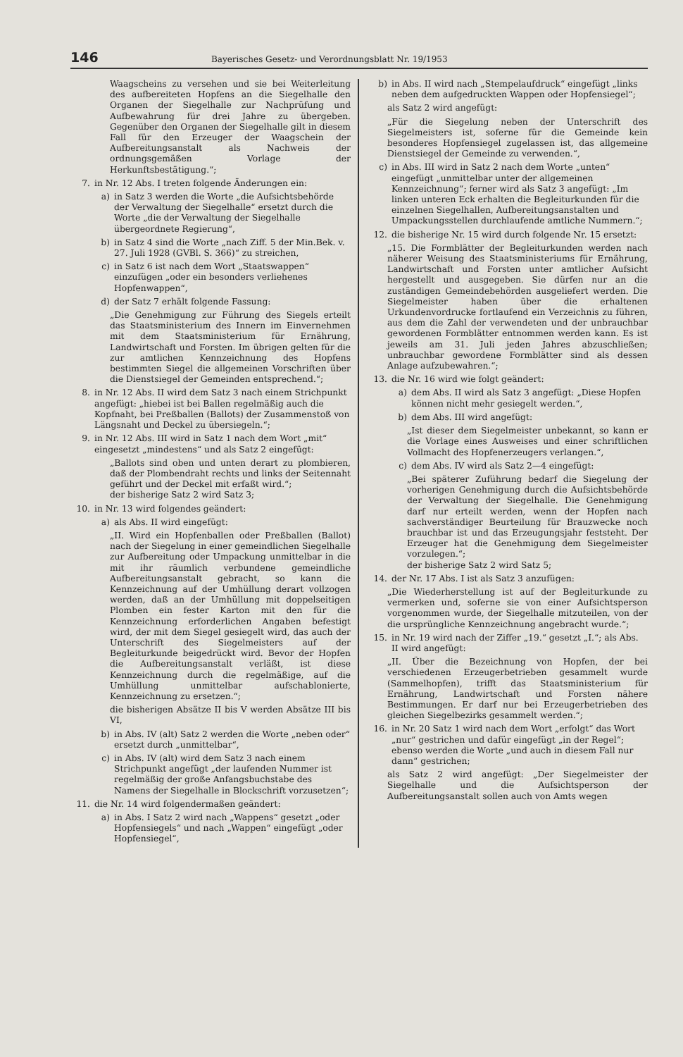146 Bayerisches Gesetz- und Verordnungsblatt Nr. 19/1953
Waagscheins zu versehen und sie bei Weiterleitung des aufbereiteten Hopfens an die Siegelhalle den Organen der Siegelhalle zur Nachprüfung und Aufbewahrung für drei Jahre zu übergeben. Gegenüber den Organen der Siegelhalle gilt in diesem Fall für den Erzeuger der Waagschein der Aufbereitungsanstalt als Nachweis der ordnungsgemäßen Vorlage der Herkunftsbestätigung.“;
7. in Nr. 12 Abs. I treten folgende Änderungen ein:
a) in Satz 3 werden die Worte „die Aufsichtsbehörde der Verwaltung der Siegelhalle“ ersetzt durch die Worte „die der Verwaltung der Siegelhalle übergeordnete Regierung“,
b) in Satz 4 sind die Worte „nach Ziff. 5 der Min.Bek. v. 27. Juli 1928 (GVBl. S. 366)“ zu streichen,
c) in Satz 6 ist nach dem Wort „Staatswappen“ einzufügen „oder ein besonders verliehenes Hopfenwappen“,
d) der Satz 7 erhält folgende Fassung:
„Die Genehmigung zur Führung des Siegels erteilt das Staatsministerium des Innern im Einvernehmen mit dem Staatsministerium für Ernährung, Landwirtschaft und Forsten. Im übrigen gelten für die zur amtlichen Kennzeichnung des Hopfens bestimmten Siegel die allgemeinen Vorschriften über die Dienstsiegel der Gemeinden entsprechend.“;
8. in Nr. 12 Abs. II wird dem Satz 3 nach einem Strichpunkt angefügt: „hiebei ist bei Ballen regelmäßig auch die Kopfnaht, bei Preßballen (Ballots) der Zusammenstoß von Längsnaht und Deckel zu übersiegeln.“;
9. in Nr. 12 Abs. III wird in Satz 1 nach dem Wort „mit“ eingesetzt „mindestens“ und als Satz 2 eingefügt:
„Ballots sind oben und unten derart zu plombieren, daß der Plombendraht rechts und links der Seitennaht geführt und der Deckel mit erfaßt wird.“;
der bisherige Satz 2 wird Satz 3;
10. in Nr. 13 wird folgendes geändert:
a) als Abs. II wird eingefügt:
„II. Wird ein Hopfenballen oder Preßballen (Ballot) nach der Siegelung in einer gemeindlichen Siegelhalle zur Aufbereitung oder Umpackung unmittelbar in die mit ihr räumlich verbundene gemeindliche Aufbereitungsanstalt gebracht, so kann die Kennzeichnung auf der Umhüllung derart vollzogen werden, daß an der Umhüllung mit doppelseitigen Plomben ein fester Karton mit den für die Kennzeichnung erforderlichen Angaben befestigt wird, der mit dem Siegel gesiegelt wird, das auch der Unterschrift des Siegelmeisters auf der Begleiturkunde beigedrückt wird. Bevor der Hopfen die Aufbereitungsanstalt verläßt, ist diese Kennzeichnung durch die regelmäßige, auf die Umhüllung unmittelbar aufschablonierte, Kennzeichnung zu ersetzen.“;
die bisherigen Absätze II bis V werden Absätze III bis VI,
b) in Abs. IV (alt) Satz 2 werden die Worte „neben oder“ ersetzt durch „unmittelbar“,
c) in Abs. IV (alt) wird dem Satz 3 nach einem Strichpunkt angefügt „der laufenden Nummer ist regelmäßig der große Anfangsbuchstabe des Namens der Siegelhalle in Blockschrift vorzusetzen“;
11. die Nr. 14 wird folgendermaßen geändert:
a) in Abs. I Satz 2 wird nach „Wappens“ gesetzt „oder Hopfensiegels“ und nach „Wappen“ eingefügt „oder Hopfensiegel“,
b) in Abs. II wird nach „Stempelaufdruck“ eingefügt „links neben dem aufgedruckten Wappen oder Hopfensiegel“;
als Satz 2 wird angefügt:
„Für die Siegelung neben der Unterschrift des Siegelmeisters ist, soferne für die Gemeinde kein besonderes Hopfensiegel zugelassen ist, das allgemeine Dienstsiegel der Gemeinde zu verwenden.“,
c) in Abs. III wird in Satz 2 nach dem Worte „unten“ eingefügt „unmittelbar unter der allgemeinen Kennzeichnung“; ferner wird als Satz 3 angefügt: „Im linken unteren Eck erhalten die Begleiturkunden für die einzelnen Siegelhallen, Aufbereitungsanstalten und Umpackungsstellen durchlaufende amtliche Nummern.“;
12. die bisherige Nr. 15 wird durch folgende Nr. 15 ersetzt:
„15. Die Formblätter der Begleiturkunden werden nach näherer Weisung des Staatsministeriums für Ernährung, Landwirtschaft und Forsten unter amtlicher Aufsicht hergestellt und ausgegeben. Sie dürfen nur an die zuständigen Gemeindebehörden ausgeliefert werden. Die Siegelmeister haben über die erhaltenen Urkundenvordrucke fortlaufend ein Verzeichnis zu führen, aus dem die Zahl der verwendeten und der unbrauchbar gewordenen Formblätter entnommen werden kann. Es ist jeweils am 31. Juli jeden Jahres abzuschließen; unbrauchbar gewordene Formblätter sind als dessen Anlage aufzubewahren.“;
13. die Nr. 16 wird wie folgt geändert:
a) dem Abs. II wird als Satz 3 angefügt: „Diese Hopfen können nicht mehr gesiegelt werden.“,
b) dem Abs. III wird angefügt:
„Ist dieser dem Siegelmeister unbekannt, so kann er die Vorlage eines Ausweises und einer schriftlichen Vollmacht des Hopfenerzeugers verlangen.“,
c) dem Abs. IV wird als Satz 2—4 eingefügt:
„Bei späterer Zuführung bedarf die Siegelung der vorherigen Genehmigung durch die Aufsichtsbehörde der Verwaltung der Siegelhalle. Die Genehmigung darf nur erteilt werden, wenn der Hopfen nach sachverständiger Beurteilung für Brauzwecke noch brauchbar ist und das Erzeugungsjahr feststeht. Der Erzeuger hat die Genehmigung dem Siegelmeister vorzulegen.“;
der bisherige Satz 2 wird Satz 5;
14. der Nr. 17 Abs. I ist als Satz 3 anzufügen:
„Die Wiederherstellung ist auf der Begleiturkunde zu vermerken und, soferne sie von einer Aufsichtsperson vorgenommen wurde, der Siegelhalle mitzuteilen, von der die ursprüngliche Kennzeichnung angebracht wurde.“;
15. in Nr. 19 wird nach der Ziffer „19.“ gesetzt „I.“; als Abs. II wird angefügt:
„II. Über die Bezeichnung von Hopfen, der bei verschiedenen Erzeugerbetrieben gesammelt wurde (Sammelhopfen), trifft das Staatsministerium für Ernährung, Landwirtschaft und Forsten nähere Bestimmungen. Er darf nur bei Erzeugerbetrieben des gleichen Siegelbezirks gesammelt werden.“;
16. in Nr. 20 Satz 1 wird nach dem Wort „erfolgt“ das Wort „nur“ gestrichen und dafür eingefügt „in der Regel“; ebenso werden die Worte „und auch in diesem Fall nur dann“ gestrichen;
als Satz 2 wird angefügt: „Der Siegelmeister der Siegelhalle und die Aufsichtsperson der Aufbereitungsanstalt sollen auch von Amts wegen